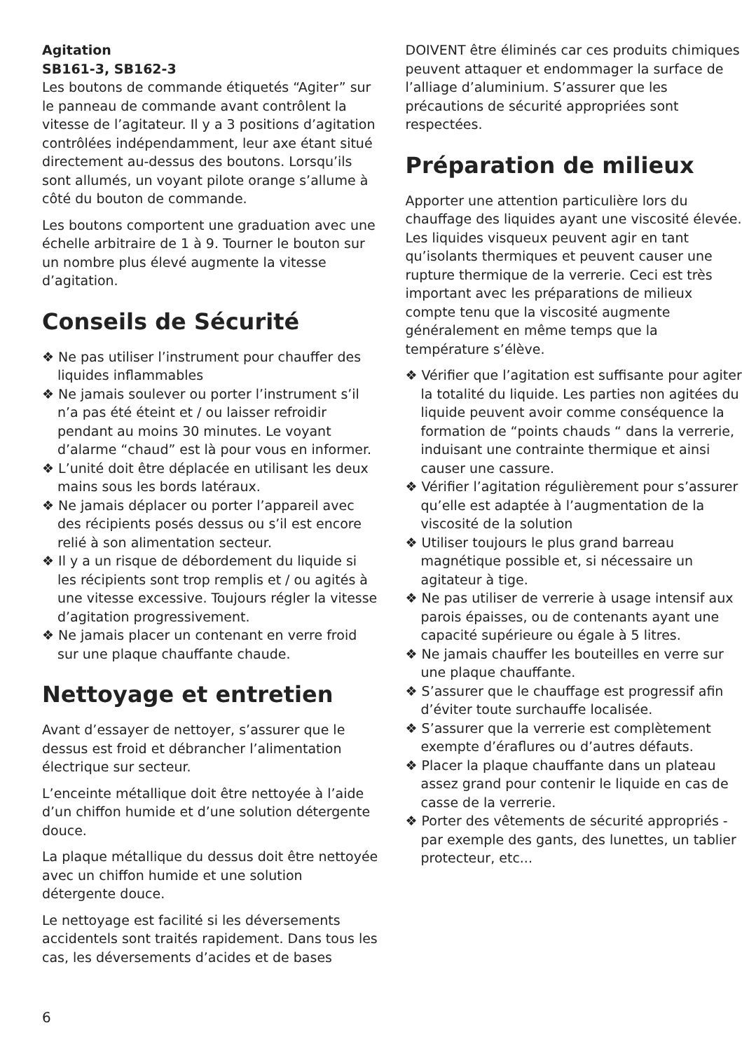Agitation
SB161-3, SB162-3
Les boutons de commande étiquetés “Agiter” sur le panneau de commande avant contrôlent la vitesse de l’agitateur. Il y a 3 positions d’agitation contrôlées indépendamment, leur axe étant situé directement au-dessus des boutons. Lorsqu’ils sont allumés, un voyant pilote orange s’allume à côté du bouton de commande.
Les boutons comportent une graduation avec une échelle arbitraire de 1 à 9. Tourner le bouton sur un nombre plus élevé augmente la vitesse d’agitation.
Conseils de Sécurité
❖ Ne pas utiliser l’instrument pour chauffer des liquides inflammables
❖ Ne jamais soulever ou porter l’instrument s’il n’a pas été éteint et / ou laisser refroidir pendant au moins 30 minutes. Le voyant d’alarme “chaud” est là pour vous en informer.
❖ L’unité doit être déplacée en utilisant les deux mains sous les bords latéraux.
❖ Ne jamais déplacer ou porter l’appareil avec des récipients posés dessus ou s’il est encore relié à son alimentation secteur.
❖ Il y a un risque de débordement du liquide si les récipients sont trop remplis et / ou agités à une vitesse excessive. Toujours régler la vitesse d’agitation progressivement.
❖ Ne jamais placer un contenant en verre froid sur une plaque chauffante chaude.
Nettoyage et entretien
Avant d’essayer de nettoyer, s’assurer que le dessus est froid et débrancher l’alimentation électrique sur secteur.
L’enceinte métallique doit être nettoyée à l’aide d’un chiffon humide et d’une solution détergente douce.
La plaque métallique du dessus doit être nettoyée avec un chiffon humide et une solution détergente douce.
Le nettoyage est facilité si les déversements accidentels sont traités rapidement. Dans tous les cas, les déversements d’acides et de bases
DOIVENT être éliminés car ces produits chimiques peuvent attaquer et endommager la surface de l’alliage d’aluminium. S’assurer que les précautions de sécurité appropriées sont respectées.
Préparation de milieux
Apporter une attention particulière lors du chauffage des liquides ayant une viscosité élevée. Les liquides visqueux peuvent agir en tant qu’isolants thermiques et peuvent causer une rupture thermique de la verrerie. Ceci est très important avec les préparations de milieux compte tenu que la viscosité augmente généralement en même temps que la température s’élève.
❖ Vérifier que l’agitation est suffisante pour agiter la totalité du liquide. Les parties non agitées du liquide peuvent avoir comme conséquence la formation de “points chauds “ dans la verrerie, induisant une contrainte thermique et ainsi causer une cassure.
❖ Vérifier l’agitation régulièrement pour s’assurer qu’elle est adaptée à l’augmentation de la viscosité de la solution
❖ Utiliser toujours le plus grand barreau magnétique possible et, si nécessaire un agitateur à tige.
❖ Ne pas utiliser de verrerie à usage intensif aux parois épaisses, ou de contenants ayant une capacité supérieure ou égale à 5 litres.
❖ Ne jamais chauffer les bouteilles en verre sur une plaque chauffante.
❖ S’assurer que le chauffage est progressif afin d’éviter toute surchauffe localisée.
❖ S’assurer que la verrerie est complètement exempte d’éraflures ou d’autres défauts.
❖ Placer la plaque chauffante dans un plateau assez grand pour contenir le liquide en cas de casse de la verrerie.
❖ Porter des vêtements de sécurité appropriés - par exemple des gants, des lunettes, un tablier protecteur, etc...
6